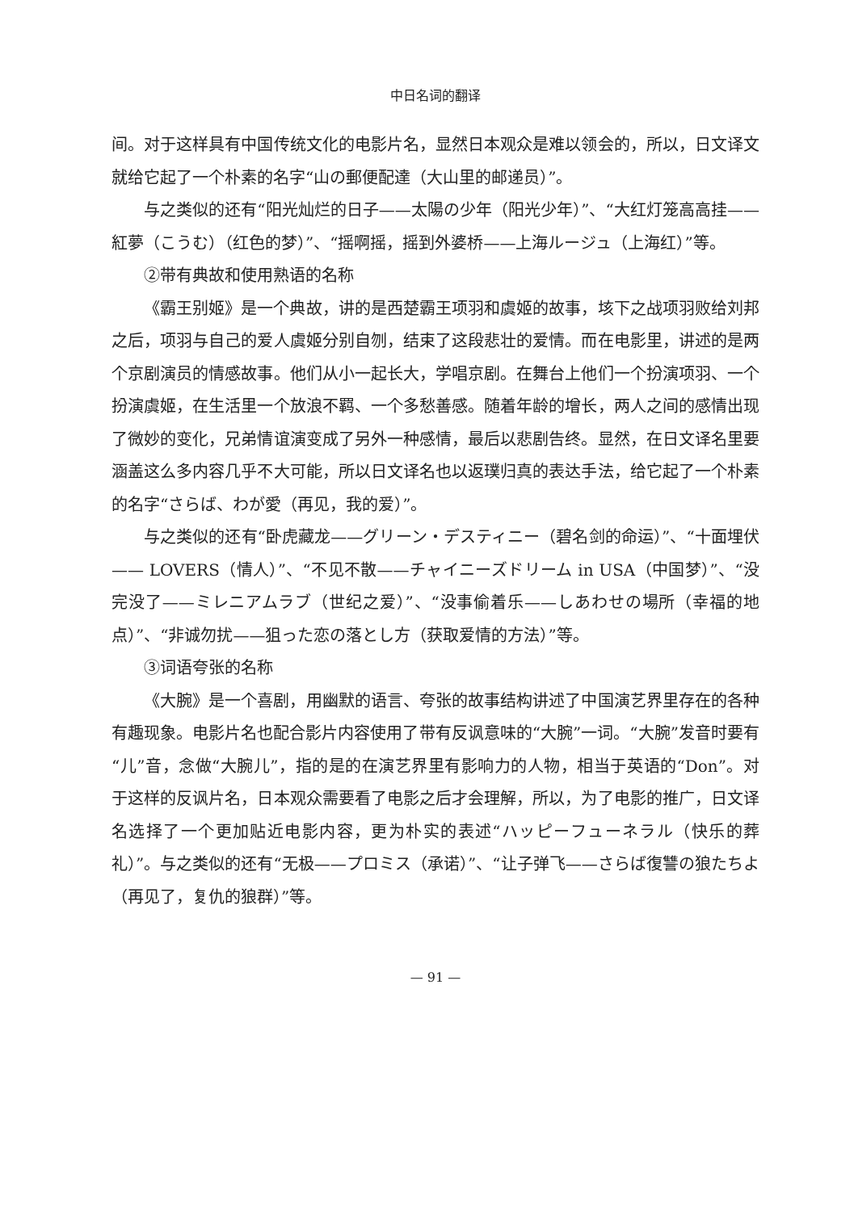中日名词的翻译
间。对于这样具有中国传统文化的电影片名，显然日本观众是难以领会的，所以，日文译文就给它起了一个朴素的名字“山の郵便配達（大山里的邮递员）”。
与之类似的还有“阳光灿烂的日子——太陽の少年（阳光少年）”、“大红灯笼高高挂——紅夢（こうむ）（红色的梦）”、“摇啊摇，摇到外婆桥——上海ルージュ（上海红）”等。
②带有典故和使用熟语的名称
《霸王别姬》是一个典故，讲的是西楚霸王项羽和虞姬的故事，垓下之战项羽败给刘邦之后，项羽与自己的爱人虞姬分别自刎，结束了这段悲壮的爱情。而在电影里，讲述的是两个京剧演员的情感故事。他们从小一起长大，学唱京剧。在舞台上他们一个扮演项羽、一个扮演虞姬，在生活里一个放浪不羁、一个多愁善感。随着年龄的增长，两人之间的感情出现了微妙的变化，兄弟情谊演变成了另外一种感情，最后以悲剧告终。显然，在日文译名里要涵盖这么多内容几乎不大可能，所以日文译名也以返璞归真的表达手法，给它起了一个朴素的名字“さらば、わが愛（再见，我的爱）”。
与之类似的还有“卧虎藏龙——グリーン・デスティニー（碧名剑的命运）”、“十面埋伏—— LOVERS（情人）”、“不见不散——チャイニーズドリーム in USA（中国梦）”、“没完没了——ミレニアムラブ（世纪之爱）”、“没事偷着乐——しあわせの場所（幸福的地点）”、“非诚勿扰——狙った恋の落とし方（获取爱情的方法）”等。
③词语夸张的名称
《大腕》是一个喜剧，用幽默的语言、夸张的故事结构讲述了中国演艺界里存在的各种有趣现象。电影片名也配合影片内容使用了带有反讽意味的“大腕”一词。“大腕”发音时要有“儿”音，念做“大腕儿”，指的是的在演艺界里有影响力的人物，相当于英语的“Don”。对于这样的反讽片名，日本观众需要看了电影之后才会理解，所以，为了电影的推广，日文译名选择了一个更加贴近电影内容，更为朴实的表述“ハッピーフューネラル（快乐的葬礼）”。与之类似的还有“无极——プロミス（承诺）”、“让子弹飞——さらば復讐の狼たちよ（再见了，复仇的狼群）”等。
— 91 —